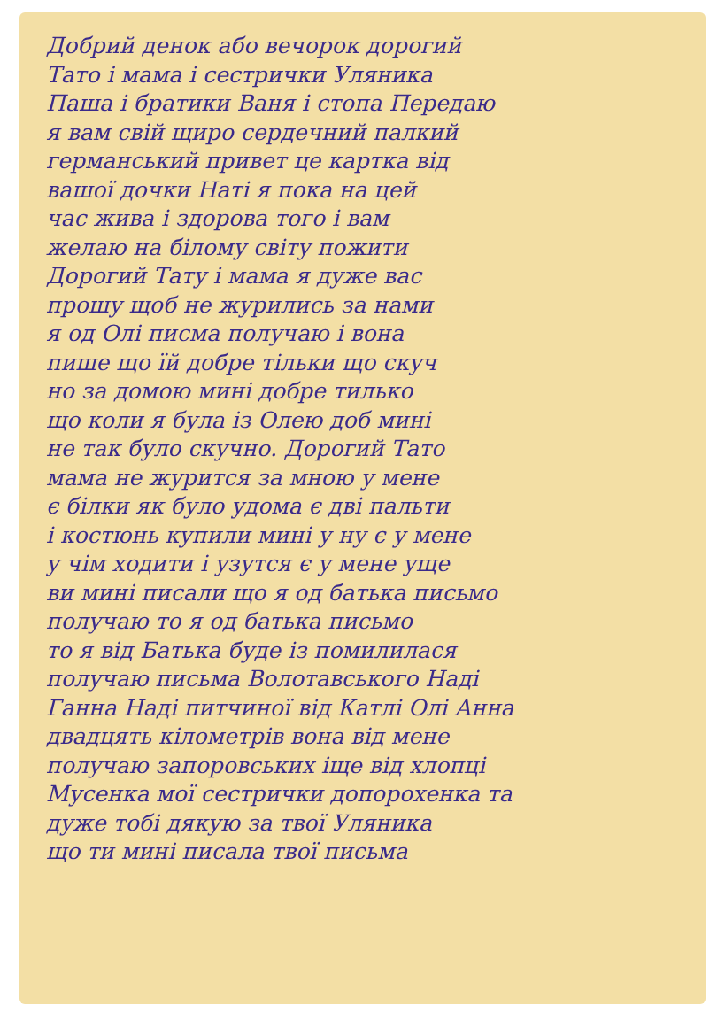Добрий денок або вечорок дорогий
Тато і мама і сестрички Уляника
Паша і братики Ваня і стопа Передаю
я вам свій щиро сердечний палкий
германський привет це картка від
вашої дочки Наті я пока на цей
час жива і здорова того і вам
желаю на білому світу пожити
Дорогий Тату і мама я дуже вас
прошу щоб не журились за нами
я од Олі писма получаю і вона
пише що їй добре тільки що скуч
но за домою мині добре тилько
що коли я була із Олею доб мині
не так було скучно. Дорогий Тато
мама не журится за мною у мене
є білки як було удома є дві пальти
і костюнь купили мині у ну є у мене
у чім ходити і узутся є у мене уще
ви мині писали що я од батька письмо
получаю то я од батька письмо
то я від Батька буде із помилилася
получаю письма Волотавського Наді
Ганна Наді питчиної від Катлі Олі Анна
двадцять кілометрів вона від мене
получаю запоровських іще від хлопці
Мусенка мої сестрички допорохенка та
дуже тобі дякую за твої Уляника
що ти мині писала твої письма